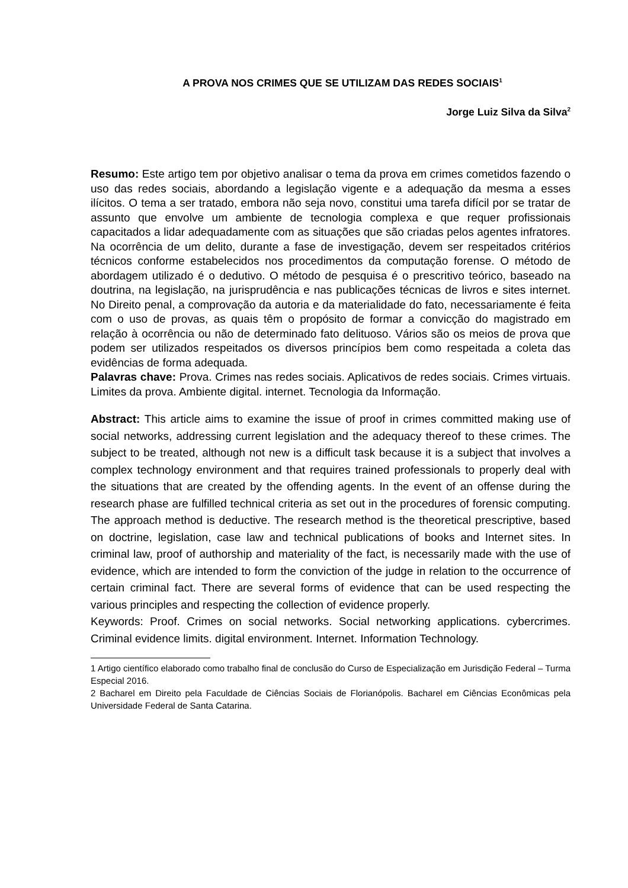A PROVA NOS CRIMES QUE SE UTILIZAM DAS REDES SOCIAIS<sup>1</sup>
Jorge Luiz Silva da Silva<sup>2</sup>
Resumo: Este artigo tem por objetivo analisar o tema da prova em crimes cometidos fazendo o uso das redes sociais, abordando a legislação vigente e a adequação da mesma a esses ilícitos. O tema a ser tratado, embora não seja novo, constitui uma tarefa difícil por se tratar de assunto que envolve um ambiente de tecnologia complexa e que requer profissionais capacitados a lidar adequadamente com as situações que são criadas pelos agentes infratores. Na ocorrência de um delito, durante a fase de investigação, devem ser respeitados critérios técnicos conforme estabelecidos nos procedimentos da computação forense. O método de abordagem utilizado é o dedutivo. O método de pesquisa é o prescritivo teórico, baseado na doutrina, na legislação, na jurisprudência e nas publicações técnicas de livros e sites internet. No Direito penal, a comprovação da autoria e da materialidade do fato, necessariamente é feita com o uso de provas, as quais têm o propósito de formar a convicção do magistrado em relação à ocorrência ou não de determinado fato delituoso. Vários são os meios de prova que podem ser utilizados respeitados os diversos princípios bem como respeitada a coleta das evidências de forma adequada.
Palavras chave: Prova. Crimes nas redes sociais. Aplicativos de redes sociais. Crimes virtuais. Limites da prova. Ambiente digital. internet. Tecnologia da Informação.
Abstract: This article aims to examine the issue of proof in crimes committed making use of social networks, addressing current legislation and the adequacy thereof to these crimes. The subject to be treated, although not new is a difficult task because it is a subject that involves a complex technology environment and that requires trained professionals to properly deal with the situations that are created by the offending agents. In the event of an offense during the research phase are fulfilled technical criteria as set out in the procedures of forensic computing. The approach method is deductive. The research method is the theoretical prescriptive, based on doctrine, legislation, case law and technical publications of books and Internet sites. In criminal law, proof of authorship and materiality of the fact, is necessarily made with the use of evidence, which are intended to form the conviction of the judge in relation to the occurrence of certain criminal fact. There are several forms of evidence that can be used respecting the various principles and respecting the collection of evidence properly.
Keywords: Proof. Crimes on social networks. Social networking applications. cybercrimes. Criminal evidence limits. digital environment. Internet. Information Technology.
1 Artigo científico elaborado como trabalho final de conclusão do Curso de Especialização em Jurisdição Federal – Turma Especial 2016.
2 Bacharel em Direito pela Faculdade de Ciências Sociais de Florianópolis. Bacharel em Ciências Econômicas pela Universidade Federal de Santa Catarina.